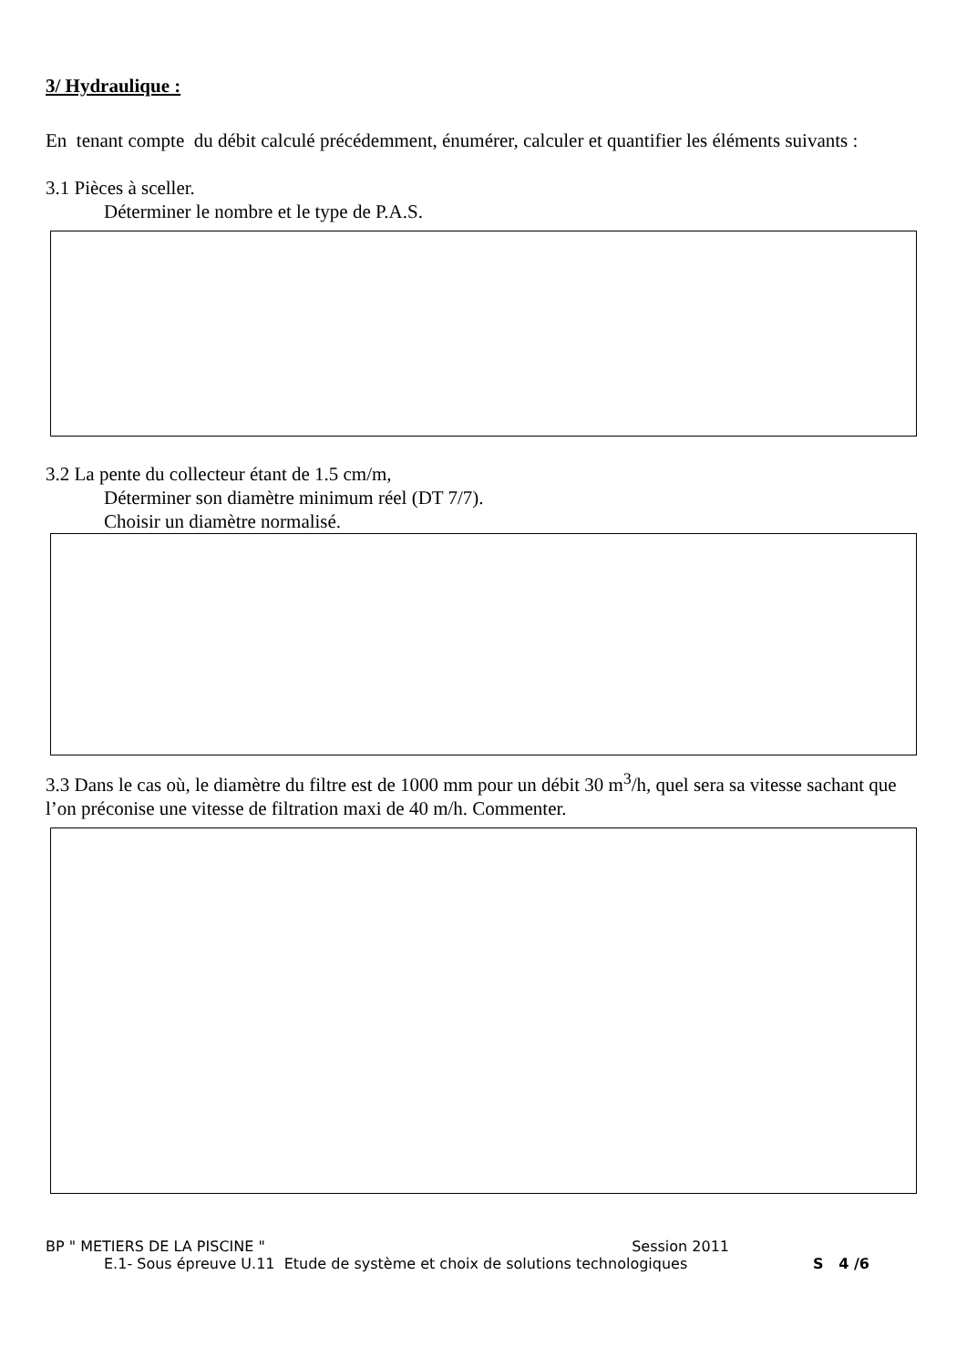3/ Hydraulique :
En tenant compte du débit calculé précédemment, énumérer, calculer et quantifier les éléments suivants :
3.1 Pièces à sceller.
Déterminer le nombre et le type de P.A.S.
3.2 La pente du collecteur étant de 1.5 cm/m,
Déterminer son diamètre minimum réel (DT 7/7).
Choisir un diamètre normalisé.
3.3 Dans le cas où, le diamètre du filtre est de 1000 mm pour un débit 30 m<sup>3</sup>/h, quel sera sa vitesse sachant que l’on préconise une vitesse de filtration maxi de 40 m/h. Commenter.
BP " METIERS DE LA PISCINE " Session 2011
E.1- Sous épreuve U.11 Etude de système et choix de solutions technologiques S 4 /6